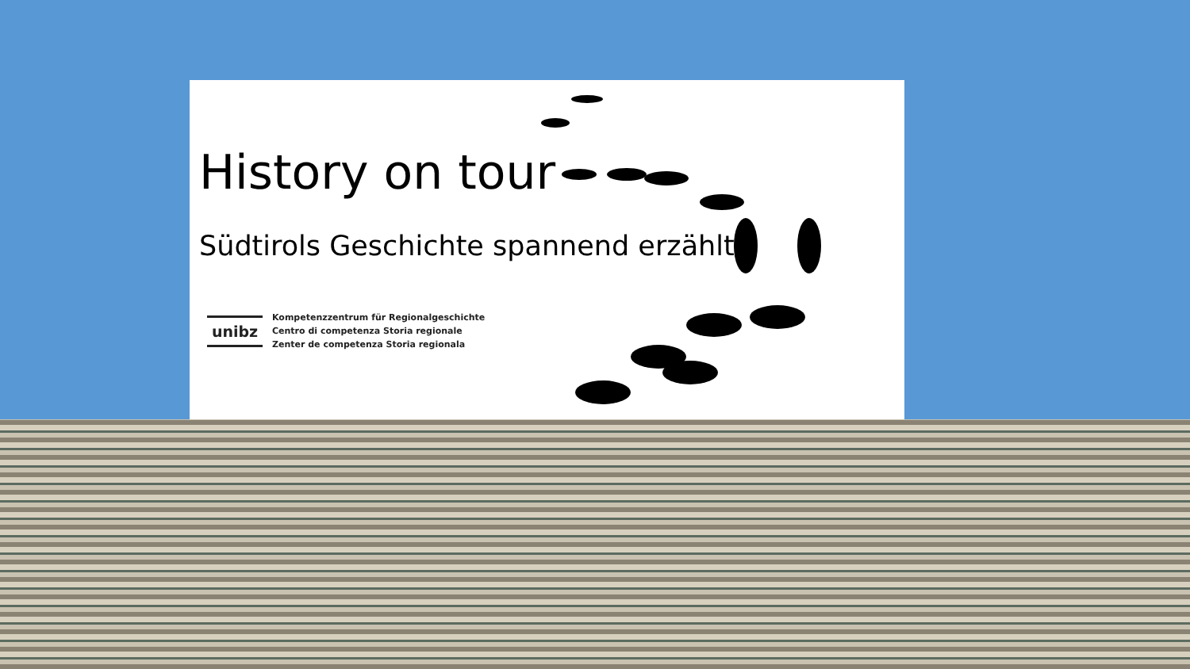History on tour
Südtirols Geschichte spannend erzählt
unibz
Kompetenzzentrum für Regionalgeschichte
Centro di competenza Storia regionale
Zenter de competenza Storia regionala